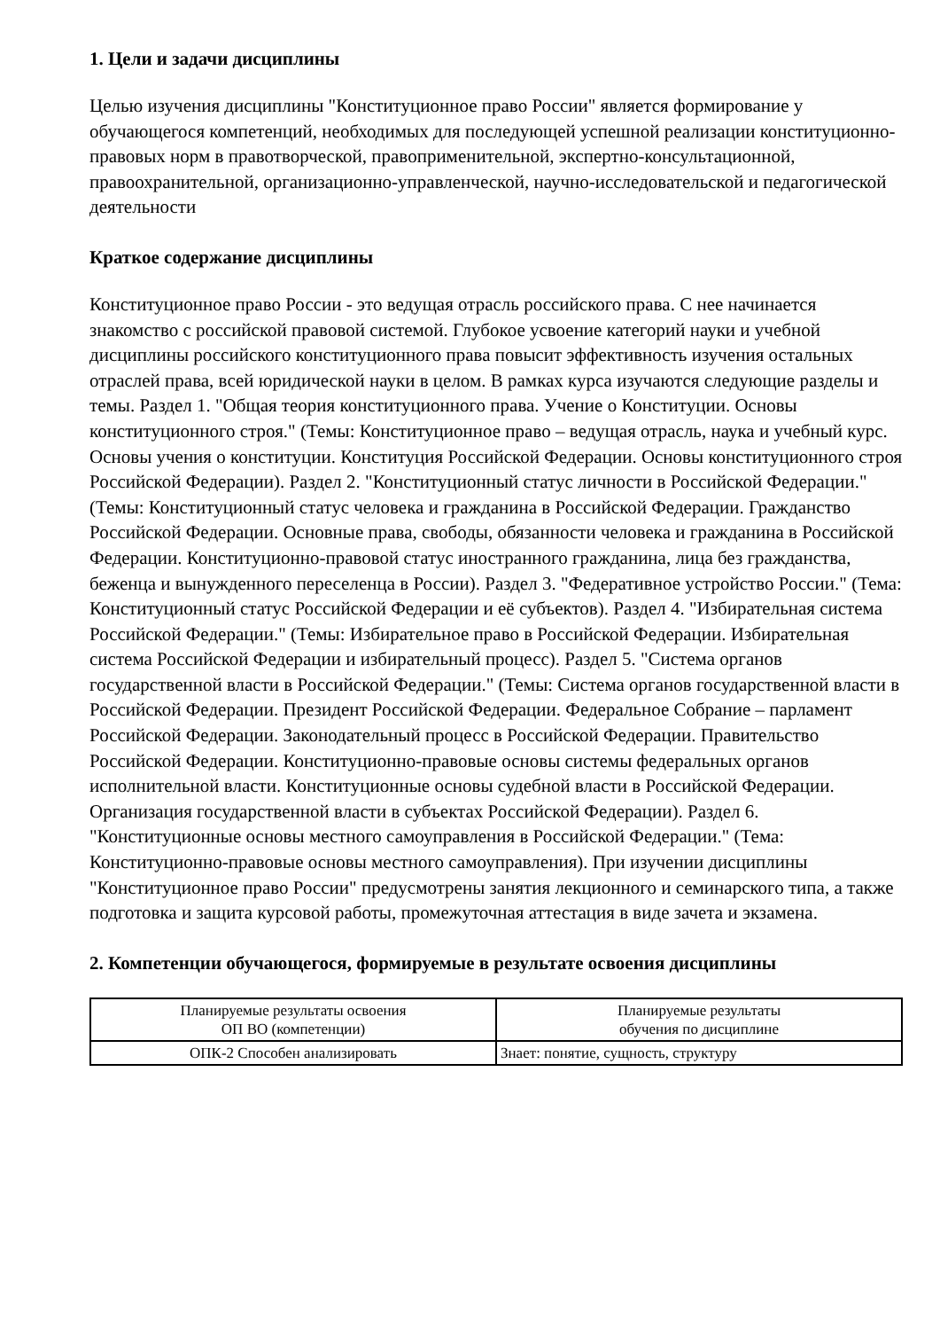1. Цели и задачи дисциплины
Целью изучения дисциплины "Конституционное право России" является формирование у обучающегося компетенций, необходимых для последующей успешной реализации конституционно-правовых норм в правотворческой, правоприменительной, экспертно-консультационной, правоохранительной, организационно-управленческой, научно-исследовательской и педагогической деятельности
Краткое содержание дисциплины
Конституционное право России - это ведущая отрасль российского права. С нее начинается знакомство с российской правовой системой. Глубокое усвоение категорий науки и учебной дисциплины российского конституционного права повысит эффективность изучения остальных отраслей права, всей юридической науки в целом. В рамках курса изучаются следующие разделы и темы. Раздел 1. "Общая теория конституционного права. Учение о Конституции. Основы конституционного строя." (Темы: Конституционное право – ведущая отрасль, наука и учебный курс. Основы учения о конституции. Конституция Российской Федерации. Основы конституционного строя Российской Федерации). Раздел 2. "Конституционный статус личности в Российской Федерации." (Темы: Конституционный статус человека и гражданина в Российской Федерации. Гражданство Российской Федерации. Основные права, свободы, обязанности человека и гражданина в Российской Федерации. Конституционно-правовой статус иностранного гражданина, лица без гражданства, беженца и вынужденного переселенца в России). Раздел 3. "Федеративное устройство России." (Тема: Конституционный статус Российской Федерации и её субъектов). Раздел 4. "Избирательная система Российской Федерации." (Темы: Избирательное право в Российской Федерации. Избирательная система Российской Федерации и избирательный процесс). Раздел 5. "Система органов государственной власти в Российской Федерации." (Темы: Система органов государственной власти в Российской Федерации. Президент Российской Федерации. Федеральное Собрание – парламент Российской Федерации. Законодательный процесс в Российской Федерации. Правительство Российской Федерации. Конституционно-правовые основы системы федеральных органов исполнительной власти. Конституционные основы судебной власти в Российской Федерации. Организация государственной власти в субъектах Российской Федерации). Раздел 6. "Конституционные основы местного самоуправления в Российской Федерации." (Тема: Конституционно-правовые основы местного самоуправления). При изучении дисциплины "Конституционное право России" предусмотрены занятия лекционного и семинарского типа, а также подготовка и защита курсовой работы, промежуточная аттестация в виде зачета и экзамена.
2. Компетенции обучающегося, формируемые в результате освоения дисциплины
| Планируемые результаты освоения ОП ВО (компетенции) | Планируемые результаты обучения по дисциплине |
| --- | --- |
| ОПК-2 Способен анализировать | Знает: понятие, сущность, структуру |